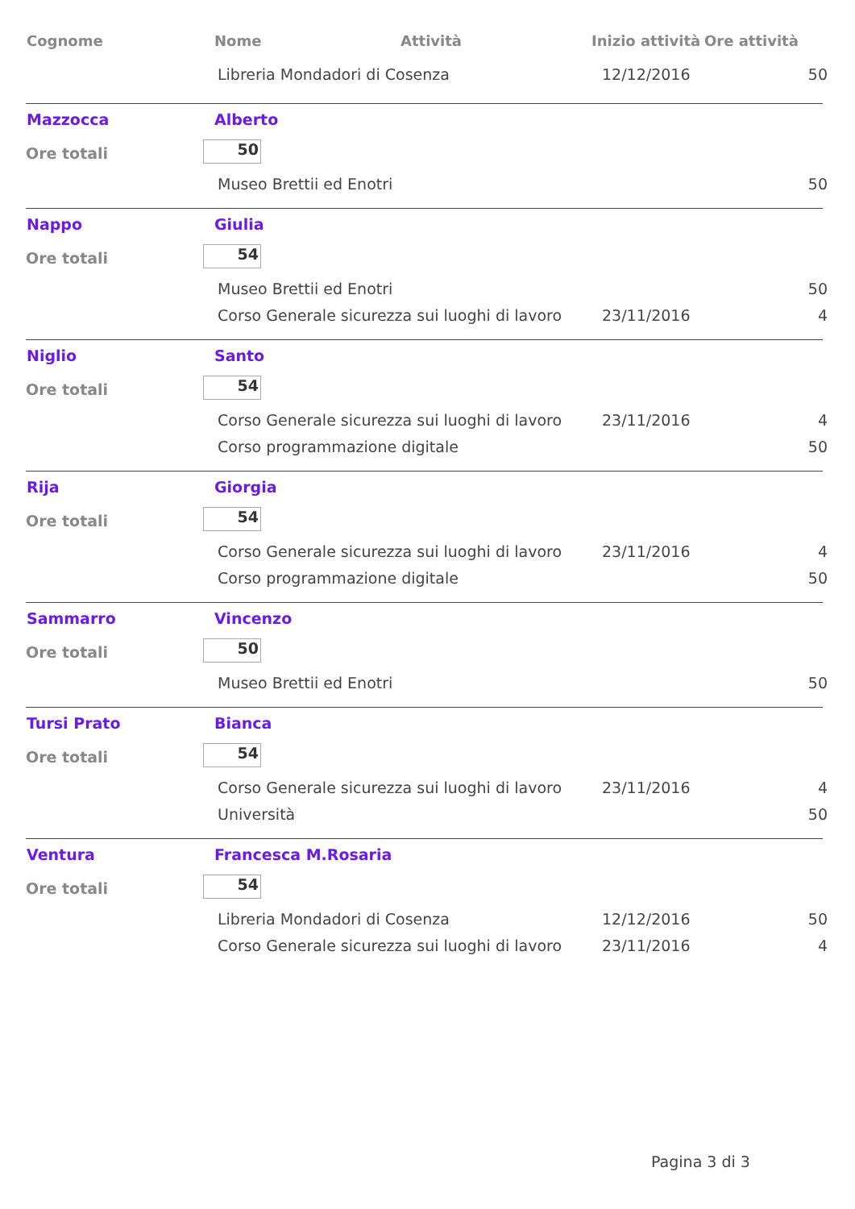Cognome Nome Attività Inizio attività Ore attività
Libreria Mondadori di Cosenza 12/12/2016 50
Mazzocca Alberto
Ore totali 50
Museo Brettii ed Enotri 50
Nappo Giulia
Ore totali 54
Museo Brettii ed Enotri 50
Corso Generale sicurezza sui luoghi di lavoro 23/11/2016 4
Niglio Santo
Ore totali 54
Corso Generale sicurezza sui luoghi di lavoro 23/11/2016 4
Corso programmazione digitale 50
Rija Giorgia
Ore totali 54
Corso Generale sicurezza sui luoghi di lavoro 23/11/2016 4
Corso programmazione digitale 50
Sammarro Vincenzo
Ore totali 50
Museo Brettii ed Enotri 50
Tursi Prato Bianca
Ore totali 54
Corso Generale sicurezza sui luoghi di lavoro 23/11/2016 4
Università 50
Ventura Francesca M.Rosaria
Ore totali 54
Libreria Mondadori di Cosenza 12/12/2016 50
Corso Generale sicurezza sui luoghi di lavoro 23/11/2016 4
Pagina 3 di 3